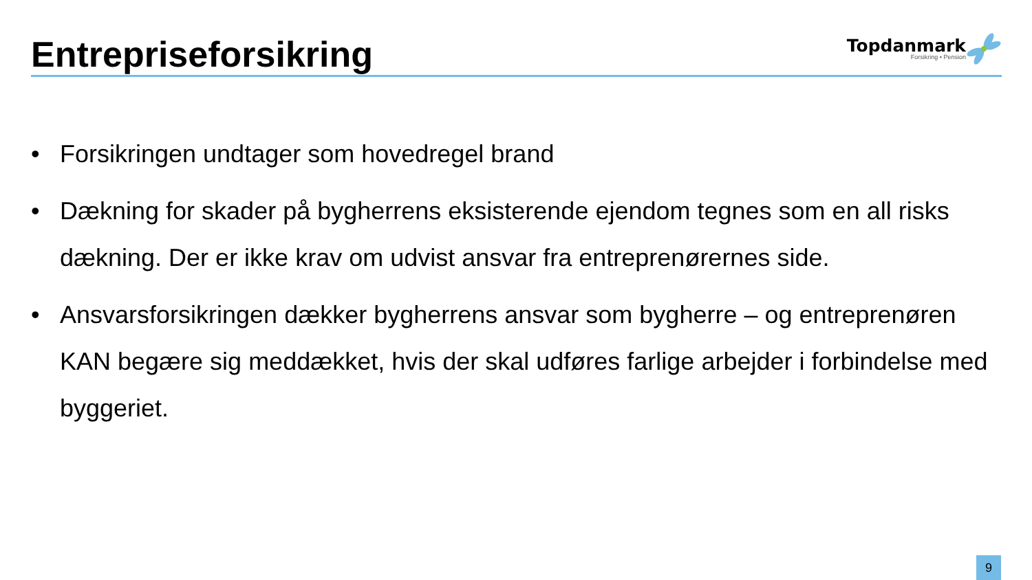Entrepriseforsikring
Topdanmark
Forsikring • Pension
• Forsikringen undtager som hovedregel brand
• Dækning for skader på bygherrens eksisterende ejendom tegnes som en all risks dækning. Der er ikke krav om udvist ansvar fra entreprenørernes side.
• Ansvarsforsikringen dækker bygherrens ansvar som bygherre – og entreprenøren KAN begære sig meddækket, hvis der skal udføres farlige arbejder i forbindelse med byggeriet.
9